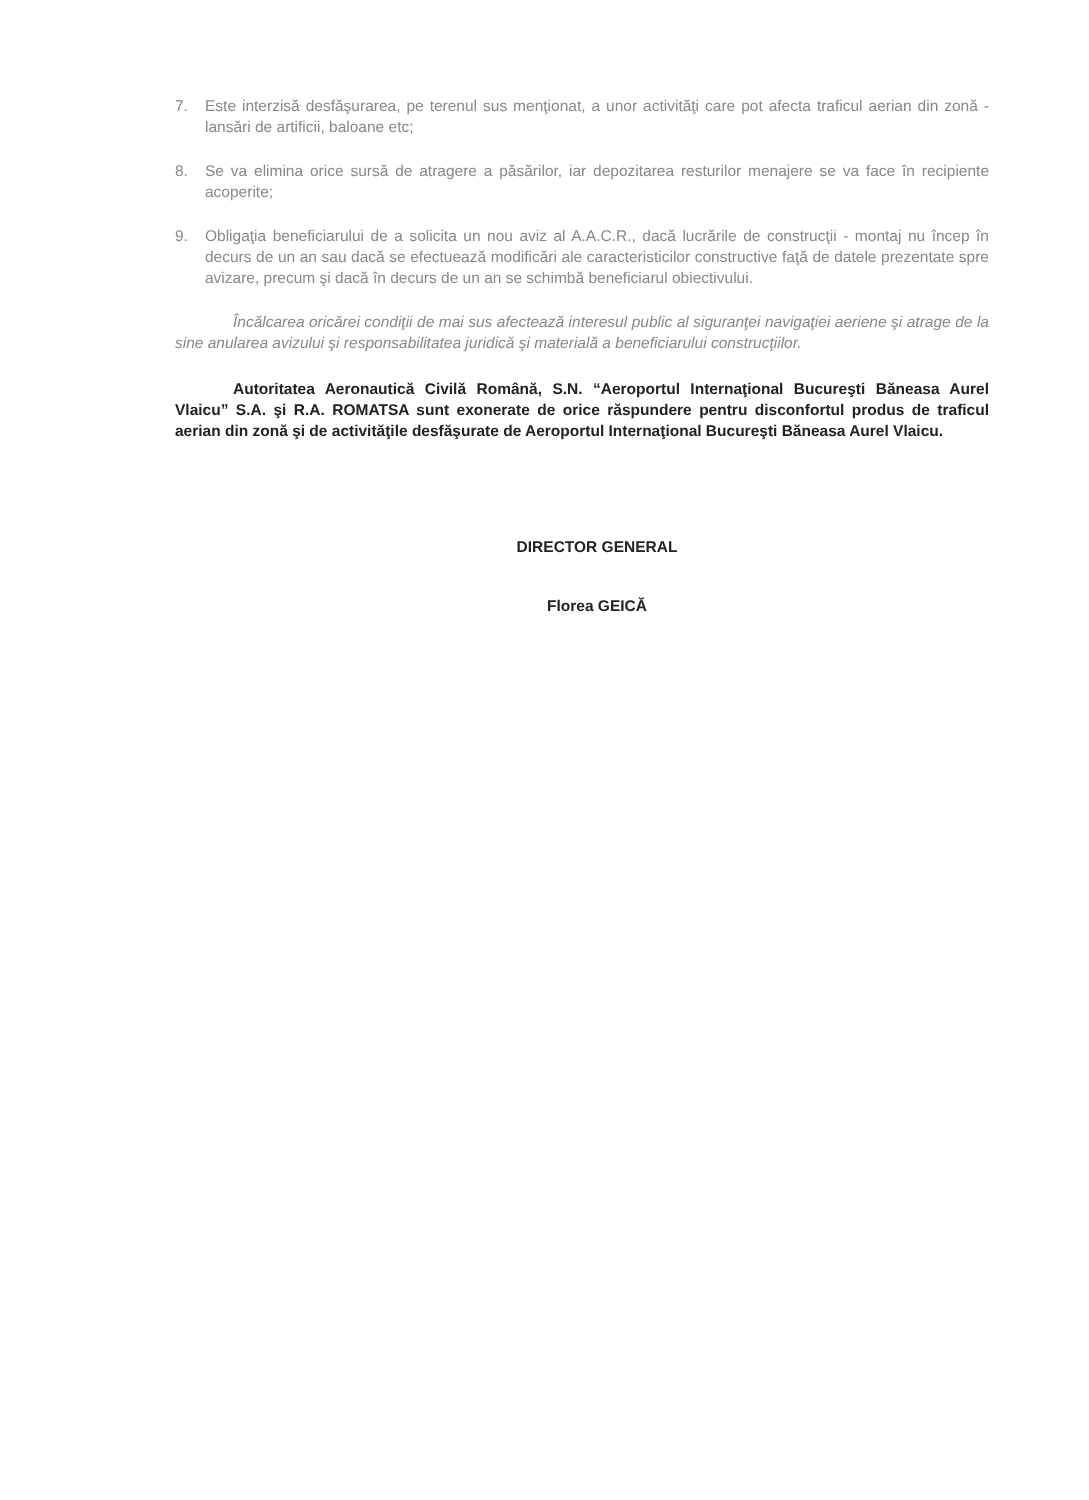7. Este interzisă desfăşurarea, pe terenul sus menţionat, a unor activităţi care pot afecta traficul aerian din zonă - lansări de artificii, baloane etc;
8. Se va elimina orice sursă de atragere a păsărilor, iar depozitarea resturilor menajere se va face în recipiente acoperite;
9. Obligaţia beneficiarului de a solicita un nou aviz al A.A.C.R., dacă lucrările de construcţii - montaj nu încep în decurs de un an sau dacă se efectuează modificări ale caracteristicilor constructive faţă de datele prezentate spre avizare, precum şi dacă în decurs de un an se schimbă beneficiarul obiectivului.
Încălcarea oricărei condiţii de mai sus afectează interesul public al siguranţei navigaţiei aeriene şi atrage de la sine anularea avizului şi responsabilitatea juridică şi materială a beneficiarului construcţiilor.
Autoritatea Aeronautică Civilă Română, S.N. “Aeroportul Internaţional Bucureşti Băneasa Aurel Vlaicu” S.A. şi R.A. ROMATSA sunt exonerate de orice răspundere pentru disconfortul produs de traficul aerian din zonă şi de activităţile desfăşurate de Aeroportul Internaţional Bucureşti Băneasa Aurel Vlaicu.
DIRECTOR GENERAL
Florea GEICĂ